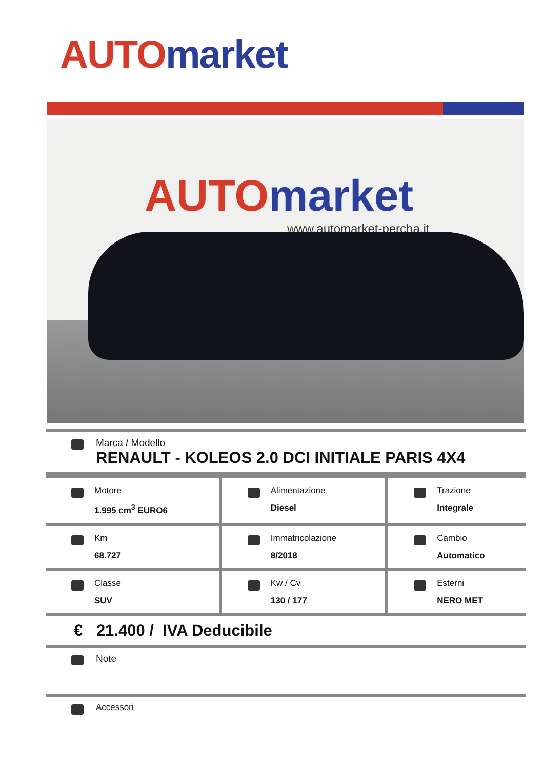AUTO market
AUTO market
www.automarket-percha.it
Marca / Modello
RENAULT - KOLEOS 2.0 DCI INITIALE PARIS 4X4
| Motore 1.995 cm<sup>3</sup> EURO6 | Alimentazione Diesel | Trazione Integrale |
| Km 68.727 | Immatricolazione 8/2018 | Cambio Automatico |
| Classe SUV | Kw / Cv 130 / 177 | Esterni NERO MET |
€ 21.400 / IVA Deducibile
Note
Accessori